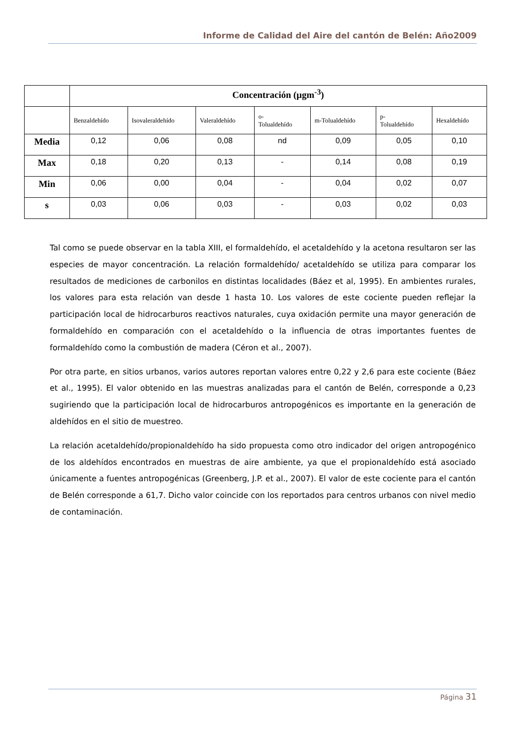Informe de Calidad del Aire del cantón de Belén: Año2009
| | Concentración (µgm<sup>-3</sup>) | | | | | | |
| | Benzaldehído | Isovaleraldehído | Valeraldehído | o- Tolualdehído | m-Tolualdehído | p- Tolualdehído | Hexaldehído |
| Media | 0,12 | 0,06 | 0,08 | nd | 0,09 | 0,05 | 0,10 |
| Max | 0,18 | 0,20 | 0,13 | - | 0,14 | 0,08 | 0,19 |
| Min | 0,06 | 0,00 | 0,04 | - | 0,04 | 0,02 | 0,07 |
| s | 0,03 | 0,06 | 0,03 | - | 0,03 | 0,02 | 0,03 |
Tal como se puede observar en la tabla XIII, el formaldehído, el acetaldehído y la acetona resultaron ser las especies de mayor concentración. La relación formaldehído/ acetaldehído se utiliza para comparar los resultados de mediciones de carbonilos en distintas localidades (Báez et al, 1995). En ambientes rurales, los valores para esta relación van desde 1 hasta 10. Los valores de este cociente pueden reflejar la participación local de hidrocarburos reactivos naturales, cuya oxidación permite una mayor generación de formaldehído en comparación con el acetaldehído o la influencia de otras importantes fuentes de formaldehído como la combustión de madera (Céron et al., 2007).
Por otra parte, en sitios urbanos, varios autores reportan valores entre 0,22 y 2,6 para este cociente (Báez et al., 1995). El valor obtenido en las muestras analizadas para el cantón de Belén, corresponde a 0,23 sugiriendo que la participación local de hidrocarburos antropogénicos es importante en la generación de aldehídos en el sitio de muestreo.
La relación acetaldehído/propionaldehído ha sido propuesta como otro indicador del origen antropogénico de los aldehídos encontrados en muestras de aire ambiente, ya que el propionaldehído está asociado únicamente a fuentes antropogénicas (Greenberg, J.P. et al., 2007). El valor de este cociente para el cantón de Belén corresponde a 61,7. Dicho valor coincide con los reportados para centros urbanos con nivel medio de contaminación.
Página 31